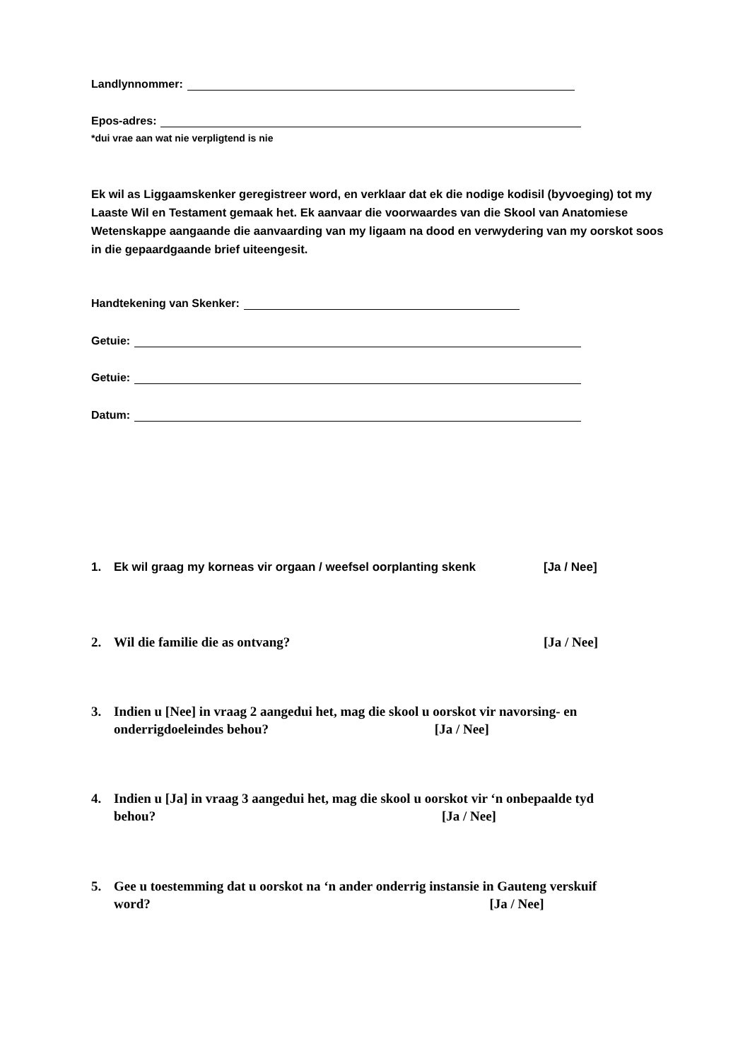Landlynnommer:
Epos-adres:
*dui vrae aan wat nie verpligtend is nie
Ek wil as Liggaamskenker geregistreer word, en verklaar dat ek die nodige kodisil (byvoeging) tot my Laaste Wil en Testament gemaak het. Ek aanvaar die voorwaardes van die Skool van Anatomiese Wetenskappe aangaande die aanvaarding van my ligaam na dood en verwydering van my oorskot soos in die gepaardgaande brief uiteengesit.
Handtekening van Skenker:
Getuie:
Getuie:
Datum:
1. Ek wil graag my korneas vir orgaan / weefsel oorplanting skenk [Ja / Nee]
2. Wil die familie die as ontvang? [Ja / Nee]
3. Indien u [Nee] in vraag 2 aangedui het, mag die skool u oorskot vir navorsing- en
onderrigdoeleindes behou? [Ja / Nee]
4. Indien u [Ja] in vraag 3 aangedui het, mag die skool u oorskot vir ‘n onbepaalde tyd
behou? [Ja / Nee]
5. Gee u toestemming dat u oorskot na ‘n ander onderrig instansie in Gauteng verskuif
word? [Ja / Nee]